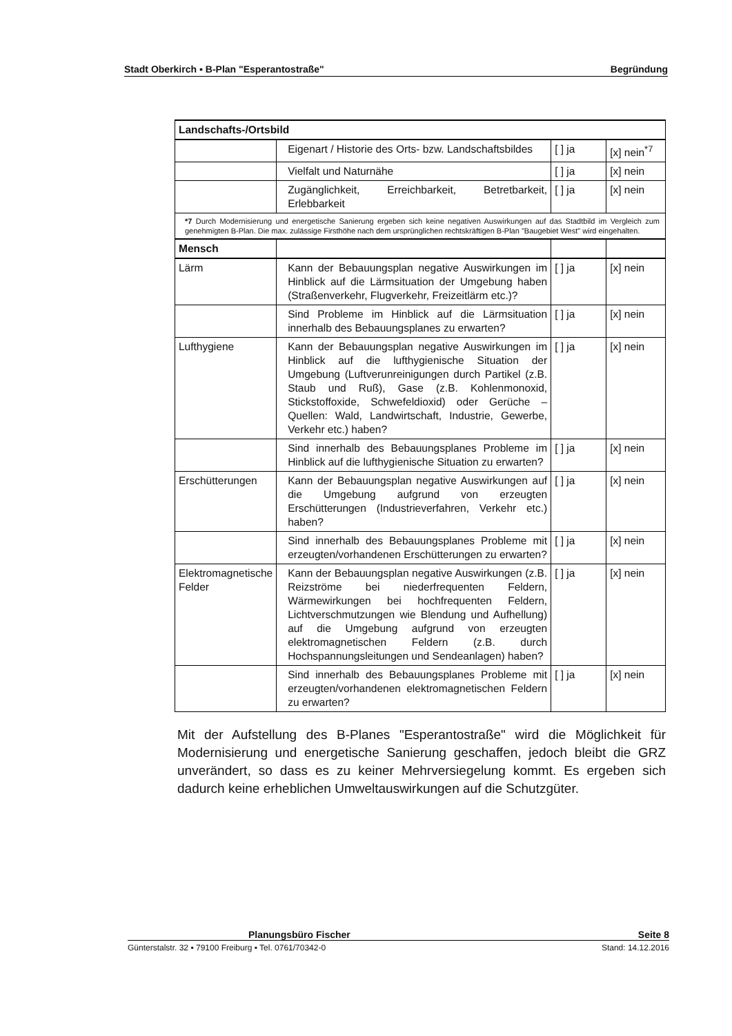Stadt Oberkirch ▪ B-Plan "Esperantostraße" Begründung
| Landschafts-/Ortsbild | | | |
| | Eigenart / Historie des Orts- bzw. Landschaftsbildes | [ ] ja | [x] nein<sup>*7</sup> |
| | Vielfalt und Naturnähe | [ ] ja | [x] nein |
| | Zugänglichkeit, Erreichbarkeit, Betretbarkeit, Erlebbarkeit | [ ] ja | [x] nein |
| *7 Durch Modernisierung und energetische Sanierung ergeben sich keine negativen Auswirkungen auf das Stadtbild im Vergleich zum genehmigten B-Plan. Die max. zulässige Firsthöhe nach dem ursprünglichen rechtskräftigen B-Plan "Baugebiet West" wird eingehalten. | | | |
| Mensch | | | |
| Lärm | Kann der Bebauungsplan negative Auswirkungen im Hinblick auf die Lärmsituation der Umgebung haben (Straßenverkehr, Flugverkehr, Freizeitlärm etc.)? | [ ] ja | [x] nein |
| | Sind Probleme im Hinblick auf die Lärmsituation innerhalb des Bebauungsplanes zu erwarten? | [ ] ja | [x] nein |
| Lufthygiene | Kann der Bebauungsplan negative Auswirkungen im Hinblick auf die lufthygienische Situation der Umgebung (Luftverunreinigungen durch Partikel (z.B. Staub und Ruß), Gase (z.B. Kohlenmonoxid, Stickstoffoxide, Schwefeldioxid) oder Gerüche – Quellen: Wald, Landwirtschaft, Industrie, Gewerbe, Verkehr etc.) haben? | [ ] ja | [x] nein |
| | Sind innerhalb des Bebauungsplanes Probleme im Hinblick auf die lufthygienische Situation zu erwarten? | [ ] ja | [x] nein |
| Erschütterungen | Kann der Bebauungsplan negative Auswirkungen auf die Umgebung aufgrund von erzeugten Erschütterungen (Industrieverfahren, Verkehr etc.) haben? | [ ] ja | [x] nein |
| | Sind innerhalb des Bebauungsplanes Probleme mit erzeugten/vorhandenen Erschütterungen zu erwarten? | [ ] ja | [x] nein |
| Elektromagnetische Felder | Kann der Bebauungsplan negative Auswirkungen (z.B. Reizströme bei niederfrequenten Feldern, Wärmewirkungen bei hochfrequenten Feldern, Lichtverschmutzungen wie Blendung und Aufhellung) auf die Umgebung aufgrund von erzeugten elektromagnetischen Feldern (z.B. durch Hochspannungsleitungen und Sendeanlagen) haben? | [ ] ja | [x] nein |
| | Sind innerhalb des Bebauungsplanes Probleme mit erzeugten/vorhandenen elektromagnetischen Feldern zu erwarten? | [ ] ja | [x] nein |
Mit der Aufstellung des B-Planes "Esperantostraße" wird die Möglichkeit für Modernisierung und energetische Sanierung geschaffen, jedoch bleibt die GRZ unverändert, so dass es zu keiner Mehrversiegelung kommt. Es ergeben sich dadurch keine erheblichen Umweltauswirkungen auf die Schutzgüter.
Planungsbüro Fischer Seite 8
Günterstalstr. 32 ▪ 79100 Freiburg ▪ Tel. 0761/70342-0 Stand: 14.12.2016